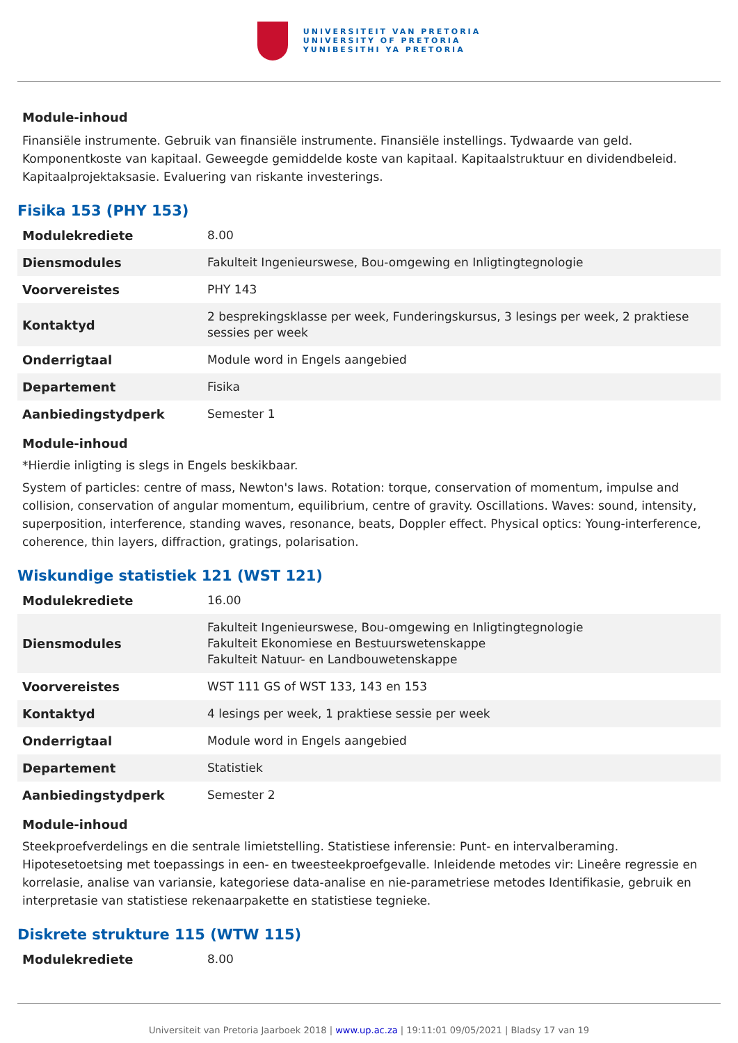UNIVERSITEIT VAN PRETORIA
UNIVERSITY OF PRETORIA
YUNIBESITHI YA PRETORIA
Module-inhoud
Finansiële instrumente. Gebruik van finansiële instrumente. Finansiële instellings. Tydwaarde van geld. Komponentkoste van kapitaal. Geweegde gemiddelde koste van kapitaal. Kapitaalstruktuur en dividendbeleid. Kapitaalprojektaksasie. Evaluering van riskante investerings.
Fisika 153 (PHY 153)
| Modulekrediete | 8.00 |
| Diensmodules | Fakulteit Ingenieurswese, Bou-omgewing en Inligtingtegnologie |
| Voorvereistes | PHY 143 |
| Kontaktyd | 2 besprekingsklasse per week, Funderingskursus, 3 lesings per week, 2 praktiese sessies per week |
| Onderrigtaal | Module word in Engels aangebied |
| Departement | Fisika |
| Aanbiedingstydperk | Semester 1 |
Module-inhoud
*Hierdie inligting is slegs in Engels beskikbaar.
System of particles: centre of mass, Newton's laws. Rotation: torque, conservation of momentum, impulse and collision, conservation of angular momentum, equilibrium, centre of gravity. Oscillations. Waves: sound, intensity, superposition, interference, standing waves, resonance, beats, Doppler effect. Physical optics: Young-interference, coherence, thin layers, diffraction, gratings, polarisation.
Wiskundige statistiek 121 (WST 121)
| Modulekrediete | 16.00 |
| Diensmodules | Fakulteit Ingenieurswese, Bou-omgewing en Inligtingtegnologie Fakulteit Ekonomiese en Bestuurswetenskappe Fakulteit Natuur- en Landbouwetenskappe |
| Voorvereistes | WST 111 GS of WST 133, 143 en 153 |
| Kontaktyd | 4 lesings per week, 1 praktiese sessie per week |
| Onderrigtaal | Module word in Engels aangebied |
| Departement | Statistiek |
| Aanbiedingstydperk | Semester 2 |
Module-inhoud
Steekproefverdelings en die sentrale limietstelling. Statistiese inferensie: Punt- en intervalberaming. Hipotesetoetsing met toepassings in een- en tweesteekproefgevalle. Inleidende metodes vir: Lineêre regressie en korrelasie, analise van variansie, kategoriese data-analise en nie-parametriese metodes Identifikasie, gebruik en interpretasie van statistiese rekenaarpakette en statistiese tegnieke.
Diskrete strukture 115 (WTW 115)
| Modulekrediete | 8.00 |
Universiteit van Pretoria Jaarboek 2018 | www.up.ac.za | 19:11:01 09/05/2021 | Bladsy 17 van 19